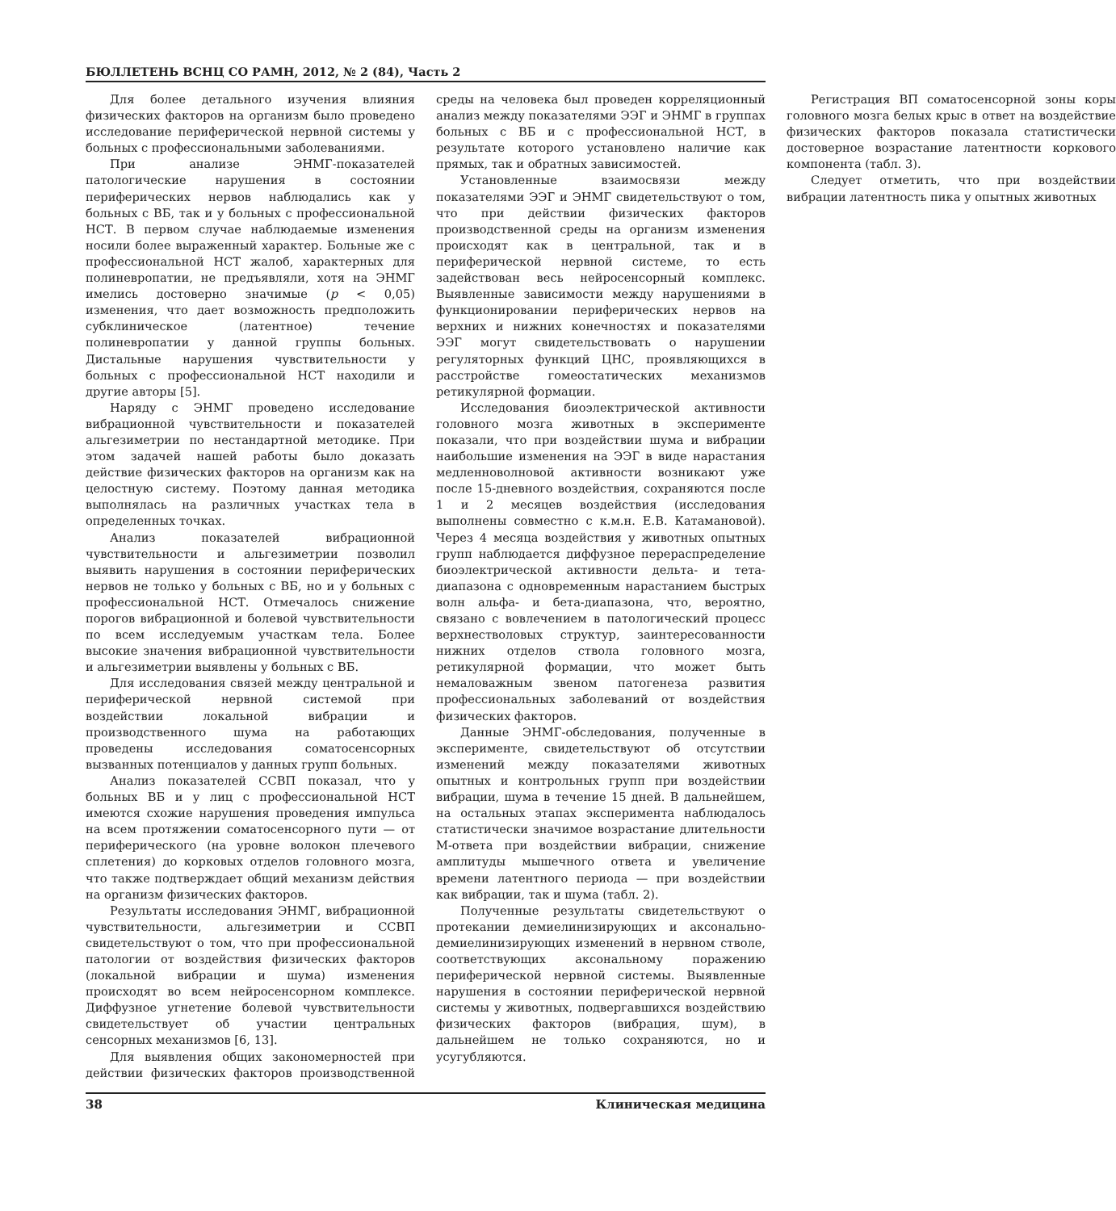БЮЛЛЕТЕНЬ ВСНЦ СО РАМН, 2012, № 2 (84), Часть 2
Для более детального изучения влияния физических факторов на организм было проведено исследование периферической нервной системы у больных с профессиональными заболеваниями.
При анализе ЭНМГ-показателей патологические нарушения в состоянии периферических нервов наблюдались как у больных с ВБ, так и у больных с профессиональной НСТ. В первом случае наблюдаемые изменения носили более выраженный характер. Больные же с профессиональной НСТ жалоб, характерных для полиневропатии, не предъявляли, хотя на ЭНМГ имелись достоверно значимые (p < 0,05) изменения, что дает возможность предположить субклиническое (латентное) течение полиневропатии у данной группы больных. Дистальные нарушения чувствительности у больных с профессиональной НСТ находили и другие авторы [5].
Наряду с ЭНМГ проведено исследование вибрационной чувствительности и показателей альгезиметрии по нестандартной методике. При этом задачей нашей работы было доказать действие физических факторов на организм как на целостную систему. Поэтому данная методика выполнялась на различных участках тела в определенных точках.
Анализ показателей вибрационной чувствительности и альгезиметрии позволил выявить нарушения в состоянии периферических нервов не только у больных с ВБ, но и у больных с профессиональной НСТ. Отмечалось снижение порогов вибрационной и болевой чувствительности по всем исследуемым участкам тела. Более высокие значения вибрационной чувствительности и альгезиметрии выявлены у больных с ВБ.
Для исследования связей между центральной и периферической нервной системой при воздействии локальной вибрации и производственного шума на работающих проведены исследования соматосенсорных вызванных потенциалов у данных групп больных.
Анализ показателей ССВП показал, что у больных ВБ и у лиц с профессиональной НСТ имеются схожие нарушения проведения импульса на всем протяжении соматосенсорного пути — от периферического (на уровне волокон плечевого сплетения) до корковых отделов головного мозга, что также подтверждает общий механизм действия на организм физических факторов.
Результаты исследования ЭНМГ, вибрационной чувствительности, альгезиметрии и ССВП свидетельствуют о том, что при профессиональной патологии от воздействия физических факторов (локальной вибрации и шума) изменения происходят во всем нейросенсорном комплексе. Диффузное угнетение болевой чувствительности свидетельствует об участии центральных сенсорных механизмов [6, 13].
Для выявления общих закономерностей при действии физических факторов производственной среды на человека был проведен корреляционный анализ между показателями ЭЭГ и ЭНМГ в группах больных с ВБ и с профессиональной НСТ, в результате которого установлено наличие как прямых, так и обратных зависимостей.
Установленные взаимосвязи между показателями ЭЭГ и ЭНМГ свидетельствуют о том, что при действии физических факторов производственной среды на организм изменения происходят как в центральной, так и в периферической нервной системе, то есть задействован весь нейросенсорный комплекс. Выявленные зависимости между нарушениями в функционировании периферических нервов на верхних и нижних конечностях и показателями ЭЭГ могут свидетельствовать о нарушении регуляторных функций ЦНС, проявляющихся в расстройстве гомеостатических механизмов ретикулярной формации.
Исследования биоэлектрической активности головного мозга животных в эксперименте показали, что при воздействии шума и вибрации наибольшие изменения на ЭЭГ в виде нарастания медленноволновой активности возникают уже после 15-дневного воздействия, сохраняются после 1 и 2 месяцев воздействия (исследования выполнены совместно с к.м.н. Е.В. Катамановой). Через 4 месяца воздействия у животных опытных групп наблюдается диффузное перераспределение биоэлектрической активности дельта- и тета-диапазона с одновременным нарастанием быстрых волн альфа- и бета-диапазона, что, вероятно, связано с вовлечением в патологический процесс верхнестволовых структур, заинтересованности нижних отделов ствола головного мозга, ретикулярной формации, что может быть немаловажным звеном патогенеза развития профессиональных заболеваний от воздействия физических факторов.
Данные ЭНМГ-обследования, полученные в эксперименте, свидетельствуют об отсутствии изменений между показателями животных опытных и контрольных групп при воздействии вибрации, шума в течение 15 дней. В дальнейшем, на остальных этапах эксперимента наблюдалось статистически значимое возрастание длительности М-ответа при воздействии вибрации, снижение амплитуды мышечного ответа и увеличение времени латентного периода — при воздействии как вибрации, так и шума (табл. 2).
Полученные результаты свидетельствуют о протекании демиелинизирующих и аксонально-демиелинизирующих изменений в нервном стволе, соответствующих аксональному поражению периферической нервной системы. Выявленные нарушения в состоянии периферической нервной системы у животных, подвергавшихся воздействию физических факторов (вибрация, шум), в дальнейшем не только сохраняются, но и усугубляются.
Регистрация ВП соматосенсорной зоны коры головного мозга белых крыс в ответ на воздействие физических факторов показала статистически достоверное возрастание латентности коркового компонента (табл. 3).
Следует отметить, что при воздействии вибрации латентность пика у опытных животных
38 Клиническая медицина